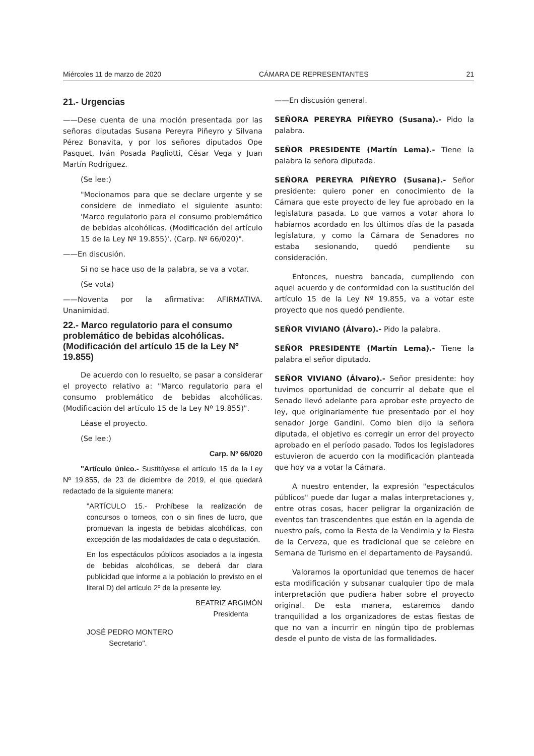Miércoles 11 de marzo de 2020 CÁMARA DE REPRESENTANTES 21
21.- Urgencias
——Dese cuenta de una moción presentada por las señoras diputadas Susana Pereyra Piñeyro y Silvana Pérez Bonavita, y por los señores diputados Ope Pasquet, Iván Posada Pagliotti, César Vega y Juan Martín Rodríguez.
(Se lee:)
"Mocionamos para que se declare urgente y se considere de inmediato el siguiente asunto: 'Marco regulatorio para el consumo problemático de bebidas alcohólicas. (Modificación del artículo 15 de la Ley Nº 19.855)'. (Carp. Nº 66/020)".
——En discusión.
Si no se hace uso de la palabra, se va a votar.
(Se vota)
——Noventa por la afirmativa: AFIRMATIVA. Unanimidad.
22.- Marco regulatorio para el consumo problemático de bebidas alcohólicas. (Modificación del artículo 15 de la Ley Nº 19.855)
De acuerdo con lo resuelto, se pasar a considerar el proyecto relativo a: "Marco regulatorio para el consumo problemático de bebidas alcohólicas. (Modificación del artículo 15 de la Ley Nº 19.855)".
Léase el proyecto.
(Se lee:)
Carp. Nº 66/020
"Artículo único.- Sustitúyese el artículo 15 de la Ley Nº 19.855, de 23 de diciembre de 2019, el que quedará redactado de la siguiente manera:
"ARTÍCULO 15.- Prohíbese la realización de concursos o torneos, con o sin fines de lucro, que promuevan la ingesta de bebidas alcohólicas, con excepción de las modalidades de cata o degustación.
En los espectáculos públicos asociados a la ingesta de bebidas alcohólicas, se deberá dar clara publicidad que informe a la población lo previsto en el literal D) del artículo 2º de la presente ley.
BEATRIZ ARGIMÓN
Presidenta
JOSÉ PEDRO MONTERO
Secretario".
——En discusión general.
SEÑORA PEREYRA PIÑEYRO (Susana).- Pido la palabra.
SEÑOR PRESIDENTE (Martín Lema).- Tiene la palabra la señora diputada.
SEÑORA PEREYRA PIÑEYRO (Susana).- Señor presidente: quiero poner en conocimiento de la Cámara que este proyecto de ley fue aprobado en la legislatura pasada. Lo que vamos a votar ahora lo habíamos acordado en los últimos días de la pasada legislatura, y como la Cámara de Senadores no estaba sesionando, quedó pendiente su consideración.
Entonces, nuestra bancada, cumpliendo con aquel acuerdo y de conformidad con la sustitución del artículo 15 de la Ley Nº 19.855, va a votar este proyecto que nos quedó pendiente.
SEÑOR VIVIANO (Álvaro).- Pido la palabra.
SEÑOR PRESIDENTE (Martín Lema).- Tiene la palabra el señor diputado.
SEÑOR VIVIANO (Álvaro).- Señor presidente: hoy tuvimos oportunidad de concurrir al debate que el Senado llevó adelante para aprobar este proyecto de ley, que originariamente fue presentado por el hoy senador Jorge Gandini. Como bien dijo la señora diputada, el objetivo es corregir un error del proyecto aprobado en el período pasado. Todos los legisladores estuvieron de acuerdo con la modificación planteada que hoy va a votar la Cámara.
A nuestro entender, la expresión "espectáculos públicos" puede dar lugar a malas interpretaciones y, entre otras cosas, hacer peligrar la organización de eventos tan trascendentes que están en la agenda de nuestro país, como la Fiesta de la Vendimia y la Fiesta de la Cerveza, que es tradicional que se celebre en Semana de Turismo en el departamento de Paysandú.
Valoramos la oportunidad que tenemos de hacer esta modificación y subsanar cualquier tipo de mala interpretación que pudiera haber sobre el proyecto original. De esta manera, estaremos dando tranquilidad a los organizadores de estas fiestas de que no van a incurrir en ningún tipo de problemas desde el punto de vista de las formalidades.